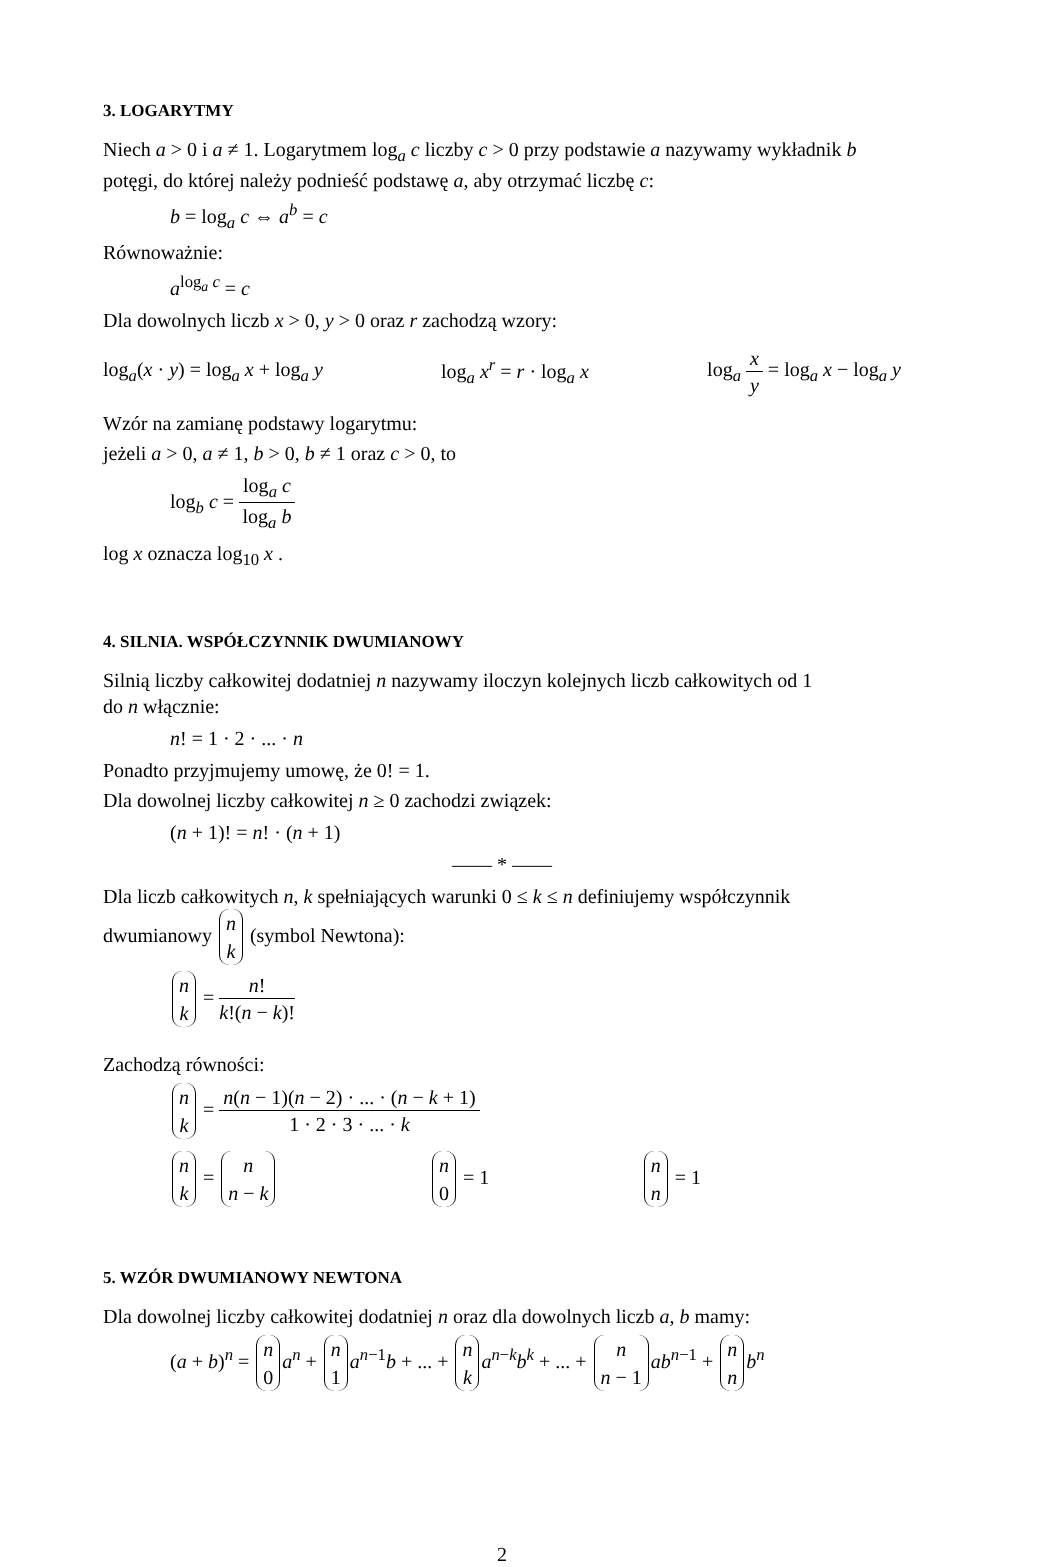3. LOGARYTMY
Niech a > 0 i a ≠ 1. Logarytmem log<sub>a</sub> c liczby c > 0 przy podstawie a nazywamy wykładnik b potęgi, do której należy podnieść podstawę a, aby otrzymać liczbę c:
b = log<sub>a</sub> c ⇔ a<sup>b</sup> = c
Równoważnie:
a<sup>log<sub>a</sub> c</sup> = c
Dla dowolnych liczb x > 0, y > 0 oraz r zachodzą wzory:
log<sub>a</sub>(x · y) = log<sub>a</sub> x + log<sub>a</sub> y log<sub>a</sub> x<sup>r</sup> = r · log<sub>a</sub> x log<sub>a</sub> x y = log<sub>a</sub> x − log<sub>a</sub> y
Wzór na zamianę podstawy logarytmu:
jeżeli a > 0, a ≠ 1, b > 0, b ≠ 1 oraz c > 0, to
log<sub>b</sub> c = log<sub>a</sub> c log<sub>a</sub> b
log x oznacza log<sub>10</sub> x .
4. SILNIA. WSPÓŁCZYNNIK DWUMIANOWY
Silnią liczby całkowitej dodatniej n nazywamy iloczyn kolejnych liczb całkowitych od 1
do n włącznie:
n! = 1 · 2 · ... · n
Ponadto przyjmujemy umowę, że 0! = 1.
Dla dowolnej liczby całkowitej n ≥ 0 zachodzi związek:
(n + 1)! = n! · (n + 1)
—— * ——
Dla liczb całkowitych n, k spełniających warunki 0 ≤ k ≤ n definiujemy współczynnik dwumianowy n k (symbol Newtona):
n k = n! k!(n − k)!
Zachodzą równości:
n k = n(n − 1)(n − 2) · ... · (n − k + 1) 1 · 2 · 3 · ... · k
n k = n n − k n 0 = 1 n n = 1
5. WZÓR DWUMIANOWY NEWTONA
Dla dowolnej liczby całkowitej dodatniej n oraz dla dowolnych liczb a, b mamy:
(a + b)<sup>n</sup> = n 0 a<sup>n</sup> + n 1 a<sup>n−1</sup>b + ... + n k a<sup>n−k</sup>b<sup>k</sup> + ... + n n − 1 ab<sup>n−1</sup> + n n b<sup>n</sup>
2